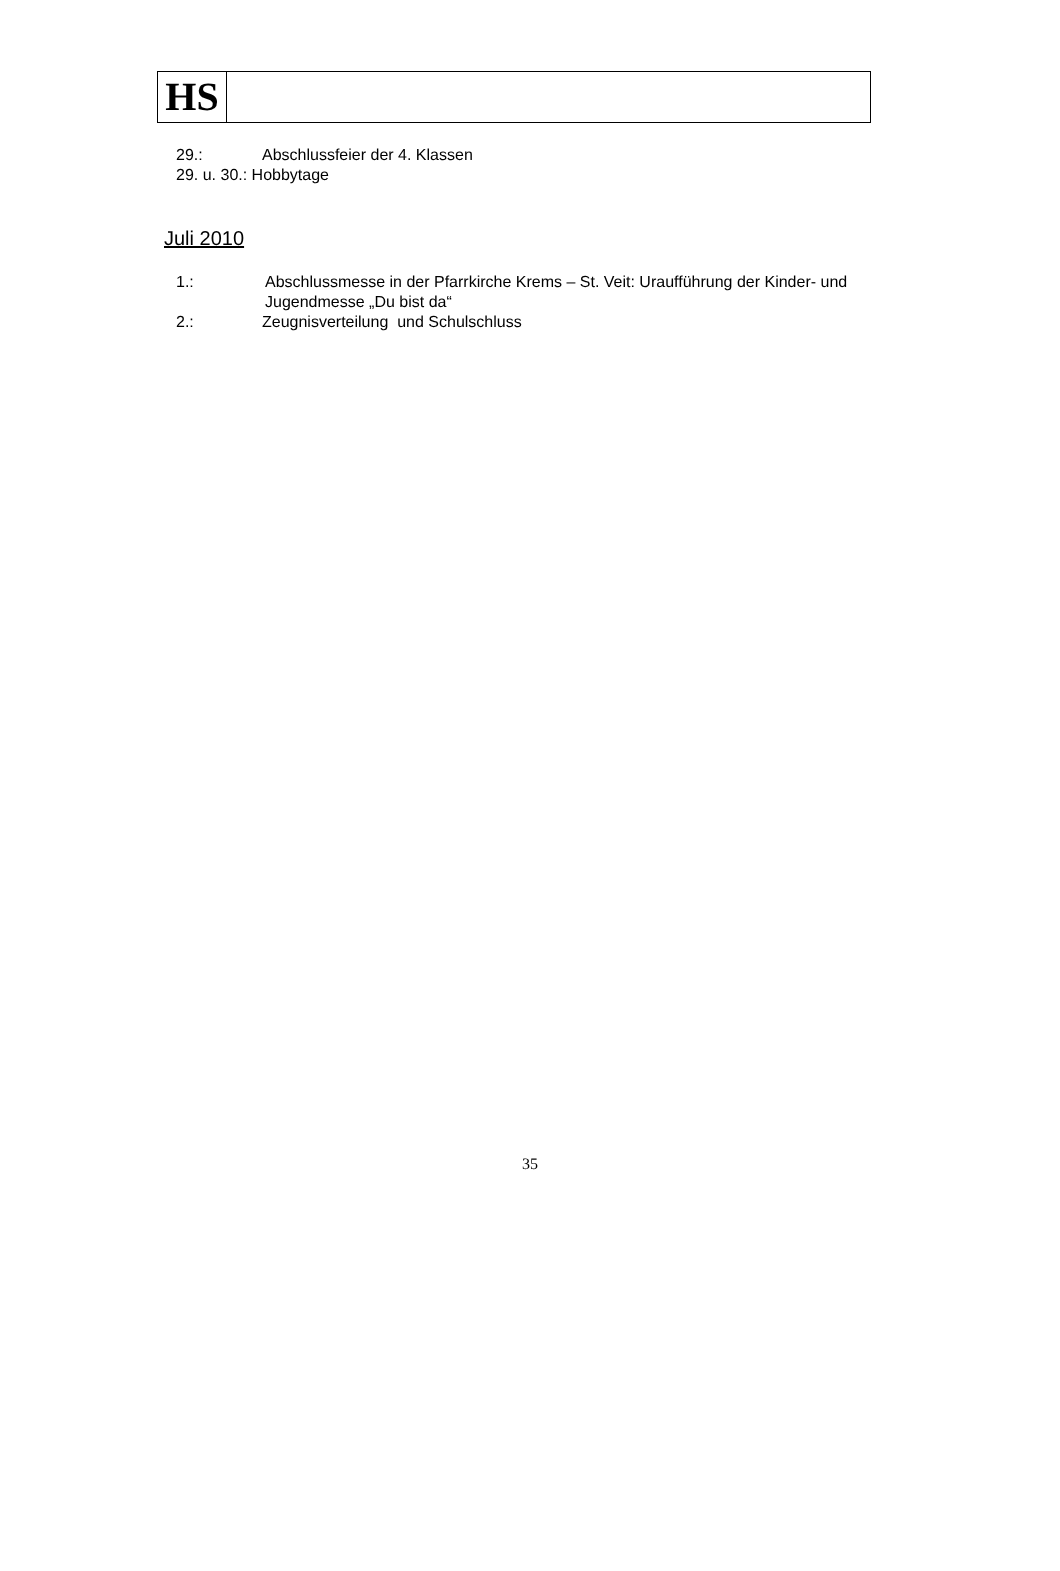HS
29.: Abschlussfeier der 4. Klassen
29. u. 30.: Hobbytage
Juli 2010
1.: Abschlussmesse in der Pfarrkirche Krems – St. Veit: Uraufführung der Kinder- und Jugendmesse „Du bist da“
2.: Zeugnisverteilung und Schulschluss
35